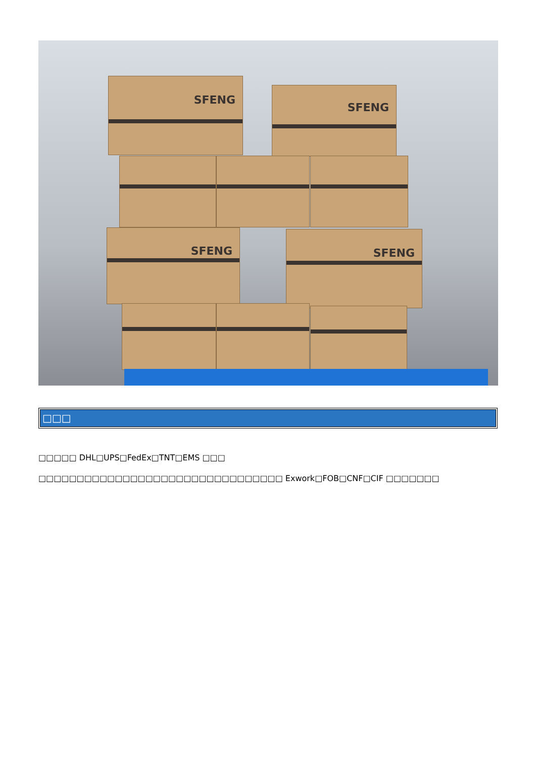SFENG
SFENG
SFENG SFENG
□□□
□□□□□ DHL□UPS□FedEx□TNT□EMS □□□
□□□□□□□□□□□□□□□□□□□□□□□□□□□□□□□□ Exwork□FOB□CNF□CIF □□□□□□□